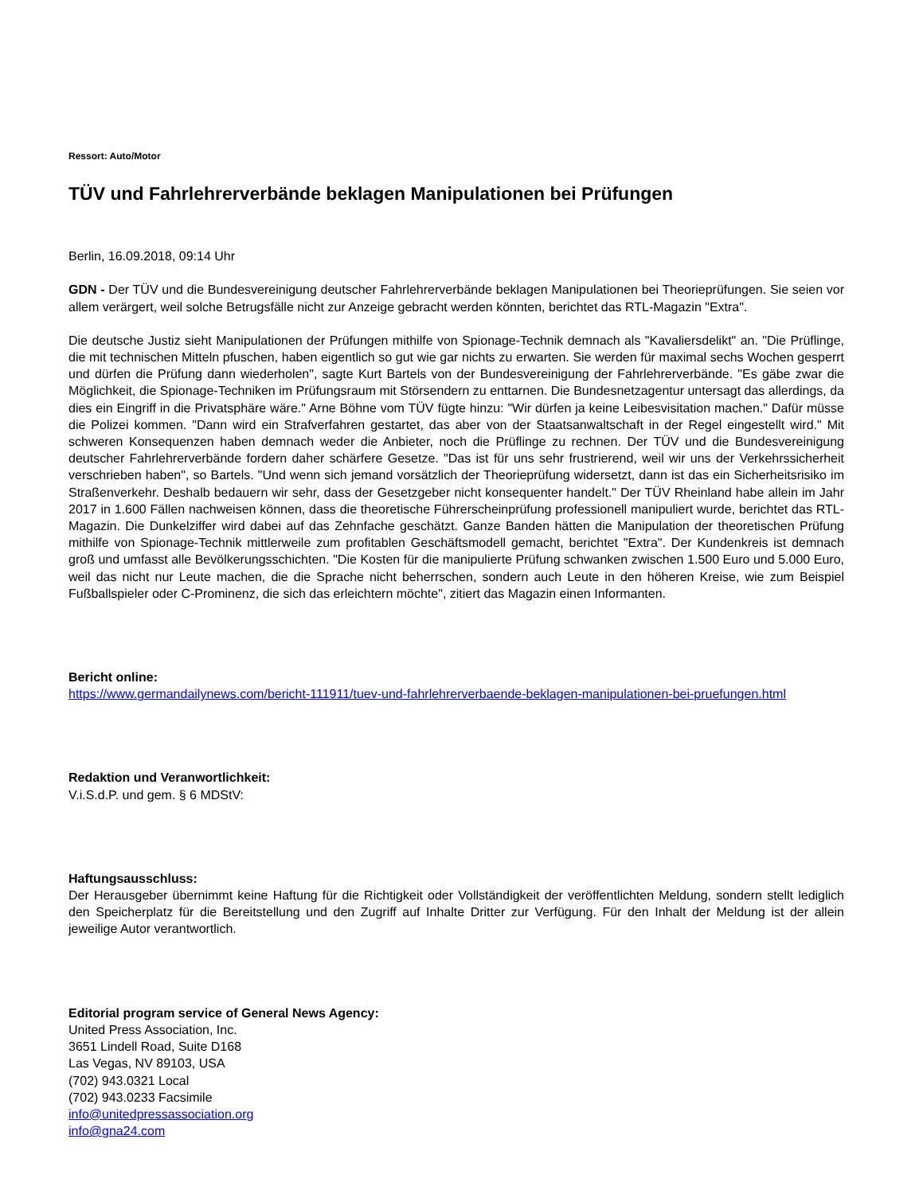Ressort: Auto/Motor
TÜV und Fahrlehrerverbände beklagen Manipulationen bei Prüfungen
Berlin, 16.09.2018, 09:14 Uhr
GDN - Der TÜV und die Bundesvereinigung deutscher Fahrlehrerverbände beklagen Manipulationen bei Theorieprüfungen. Sie seien vor allem verärgert, weil solche Betrugsfälle nicht zur Anzeige gebracht werden könnten, berichtet das RTL-Magazin "Extra".
Die deutsche Justiz sieht Manipulationen der Prüfungen mithilfe von Spionage-Technik demnach als "Kavaliersdelikt" an. "Die Prüflinge, die mit technischen Mitteln pfuschen, haben eigentlich so gut wie gar nichts zu erwarten. Sie werden für maximal sechs Wochen gesperrt und dürfen die Prüfung dann wiederholen", sagte Kurt Bartels von der Bundesvereinigung der Fahrlehrerverbände. "Es gäbe zwar die Möglichkeit, die Spionage-Techniken im Prüfungsraum mit Störsendern zu enttarnen. Die Bundesnetzagentur untersagt das allerdings, da dies ein Eingriff in die Privatsphäre wäre." Arne Böhne vom TÜV fügte hinzu: "Wir dürfen ja keine Leibesvisitation machen." Dafür müsse die Polizei kommen. "Dann wird ein Strafverfahren gestartet, das aber von der Staatsanwaltschaft in der Regel eingestellt wird." Mit schweren Konsequenzen haben demnach weder die Anbieter, noch die Prüflinge zu rechnen. Der TÜV und die Bundesvereinigung deutscher Fahrlehrerverbände fordern daher schärfere Gesetze. "Das ist für uns sehr frustrierend, weil wir uns der Verkehrssicherheit verschrieben haben", so Bartels. "Und wenn sich jemand vorsätzlich der Theorieprüfung widersetzt, dann ist das ein Sicherheitsrisiko im Straßenverkehr. Deshalb bedauern wir sehr, dass der Gesetzgeber nicht konsequenter handelt." Der TÜV Rheinland habe allein im Jahr 2017 in 1.600 Fällen nachweisen können, dass die theoretische Führerscheinprüfung professionell manipuliert wurde, berichtet das RTL-Magazin. Die Dunkelziffer wird dabei auf das Zehnfache geschätzt. Ganze Banden hätten die Manipulation der theoretischen Prüfung mithilfe von Spionage-Technik mittlerweile zum profitablen Geschäftsmodell gemacht, berichtet "Extra". Der Kundenkreis ist demnach groß und umfasst alle Bevölkerungsschichten. "Die Kosten für die manipulierte Prüfung schwanken zwischen 1.500 Euro und 5.000 Euro, weil das nicht nur Leute machen, die die Sprache nicht beherrschen, sondern auch Leute in den höheren Kreise, wie zum Beispiel Fußballspieler oder C-Prominenz, die sich das erleichtern möchte", zitiert das Magazin einen Informanten.
Bericht online:
https://www.germandailynews.com/bericht-111911/tuev-und-fahrlehrerverbaende-beklagen-manipulationen-bei-pruefungen.html
Redaktion und Veranwortlichkeit:
V.i.S.d.P. und gem. § 6 MDStV:
Haftungsausschluss:
Der Herausgeber übernimmt keine Haftung für die Richtigkeit oder Vollständigkeit der veröffentlichten Meldung, sondern stellt lediglich den Speicherplatz für die Bereitstellung und den Zugriff auf Inhalte Dritter zur Verfügung. Für den Inhalt der Meldung ist der allein jeweilige Autor verantwortlich.
Editorial program service of General News Agency:
United Press Association, Inc.
3651 Lindell Road, Suite D168
Las Vegas, NV 89103, USA
(702) 943.0321 Local
(702) 943.0233 Facsimile
info@unitedpressassociation.org
info@gna24.com